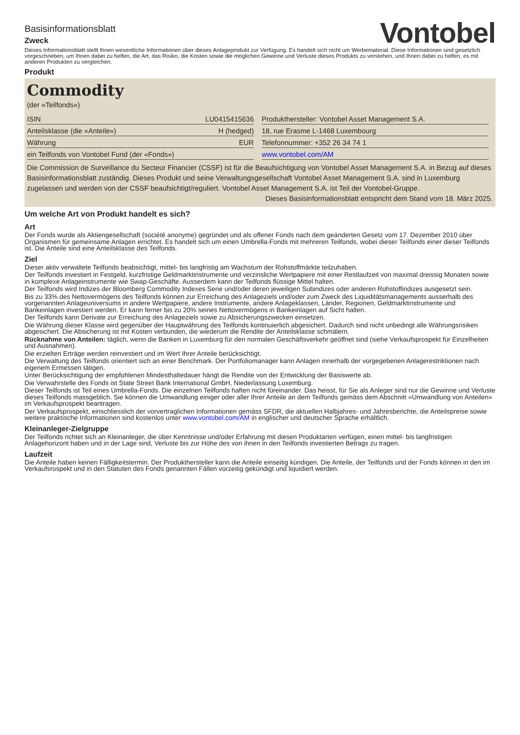Basisinformationsblatt
Zweck
Vontobel
Dieses Informationsblatt stellt Ihnen wesentliche Informationen über dieses Anlageprodukt zur Verfügung. Es handelt sich nicht um Werbematerial. Diese Informationen sind gesetzlich vorgeschrieben, um Ihnen dabei zu helfen, die Art, das Risiko, die Kosten sowie die möglichen Gewinne und Verluste dieses Produkts zu verstehen, und Ihnen dabei zu helfen, es mit anderen Produkten zu vergleichen.
Produkt
Commodity
(der «Teilfonds»)
| ISIN | LU0415415636 |
| Anteilsklasse (die «Anteile») | H (hedged) |
| Währung | EUR |
| ein Teilfonds von Vontobel Fund (der «Fonds») | |
| Produkthersteller: Vontobel Asset Management S.A. |
| 18, rue Erasme L-1468 Luxembourg |
| Telefonnummer: +352 26 34 74 1 |
| www.vontobel.com/AM |
Die Commission de Surveillance du Secteur Financier (CSSF) ist für die Beaufsichtigung von Vontobel Asset Management S.A. in Bezug auf dieses Basisinformationsblatt zuständig. Dieses Produkt und seine Verwaltungsgesellschaft Vontobel Asset Management S.A. sind in Luxemburg zugelassen und werden von der CSSF beaufsichtigt/reguliert. Vontobel Asset Management S.A. ist Teil der Vontobel-Gruppe.
Dieses Basisinformationsblatt entspricht dem Stand vom 18. März 2025.
Um welche Art von Produkt handelt es sich?
Art
Der Fonds wurde als Aktiengesellschaft (société anonyme) gegründet und als offener Fonds nach dem geänderten Gesetz vom 17. Dezember 2010 über Organismen für gemeinsame Anlagen errichtet. Es handelt sich um einen Umbrella-Fonds mit mehreren Teilfonds, wobei dieser Teilfonds einer dieser Teilfonds ist. Die Anteile sind eine Anteilsklasse des Teilfonds.
Ziel
Dieser aktiv verwaltete Teilfonds beabsichtigt, mittel- bis langfristig am Wachstum der Rohstoffmärkte teilzuhaben.
Der Teilfonds investiert in Festgeld, kurzfristige Geldmarktinstrumente und verzinsliche Wertpapiere mit einer Restlaufzeit von maximal dreissig Monaten sowie in komplexe Anlageinstrumente wie Swap-Geschäfte. Ausserdem kann der Teilfonds flüssige Mittel halten.
Der Teilfonds wird Indizes der Bloomberg Commodity Indexes Serie und/oder deren jeweiligen Subindizes oder anderen Rohstoffindizes ausgesetzt sein.
Bis zu 33% des Nettovermögens des Teilfonds können zur Erreichung des Anlageziels und/oder zum Zweck des Liquiditätsmanagements ausserhalb des vorgenannten Anlageuniversums in andere Wertpapiere, andere Instrumente, andere Anlageklassen, Länder, Regionen, Geldmarktinstrumente und Bankeinlagen investiert werden. Er kann ferner bis zu 20% seines Nettovermögens in Bankeinlagen auf Sicht halten.
Der Teilfonds kann Derivate zur Erreichung des Anlageziels sowie zu Absicherungszwecken einsetzen.
Die Währung dieser Klasse wird gegenüber der Hauptwährung des Teilfonds kontinuierlich abgesichert. Dadurch sind nicht unbedingt alle Währungsrisiken abgesichert. Die Absicherung ist mit Kosten verbunden, die wiederum die Rendite der Anteilsklasse schmälern.
Rücknahme von Anteilen: täglich, wenn die Banken in Luxemburg für den normalen Geschäftsverkehr geöffnet sind (siehe Verkaufsprospekt für Einzelheiten und Ausnahmen).
Die erzielten Erträge werden reinvestiert und im Wert Ihrer Anteile berücksichtigt.
Die Verwaltung des Teilfonds orientiert sich an einer Benchmark. Der Portfoliomanager kann Anlagen innerhalb der vorgegebenen Anlagerestriktionen nach eigenem Ermessen tätigen.
Unter Berücksichtigung der empfohlenen Mindesthaltedauer hängt die Rendite von der Entwicklung der Basiswerte ab.
Die Verwahrstelle des Fonds ist State Street Bank International GmbH, Niederlassung Luxemburg.
Dieser Teilfonds ist Teil eines Umbrella-Fonds. Die einzelnen Teilfonds haften nicht füreinander. Das heisst, für Sie als Anleger sind nur die Gewinne und Verluste dieses Teilfonds massgeblich. Sie können die Umwandlung einiger oder aller Ihrer Anteile an dem Teilfonds gemäss dem Abschnitt «Umwandlung von Anteilen» im Verkaufsprospekt beantragen.
Der Verkaufsprospekt, einschliesslich der vorvertraglichen Informationen gemäss SFDR, die aktuellen Halbjahres- und Jahresberichte, die Anteilspreise sowie weitere praktische Informationen sind kostenlos unter www.vontobel.com/AM in englischer und deutscher Sprache erhältlich.
Kleinanleger-Zielgruppe
Der Teilfonds richtet sich an Kleinanleger, die über Kenntnisse und/oder Erfahrung mit diesen Produktarten verfügen, einen mittel- bis langfristigen Anlagehorizont haben und in der Lage sind, Verluste bis zur Höhe des von ihnen in den Teilfonds investierten Betrags zu tragen.
Laufzeit
Die Anteile haben keinen Fälligkeitstermin. Der Produkthersteller kann die Anteile einseitig kündigen. Die Anteile, der Teilfonds und der Fonds können in den im Verkaufsrospekt und in den Statuten des Fonds genannten Fällen vorzeitig gekündigt und liquidiert werden.